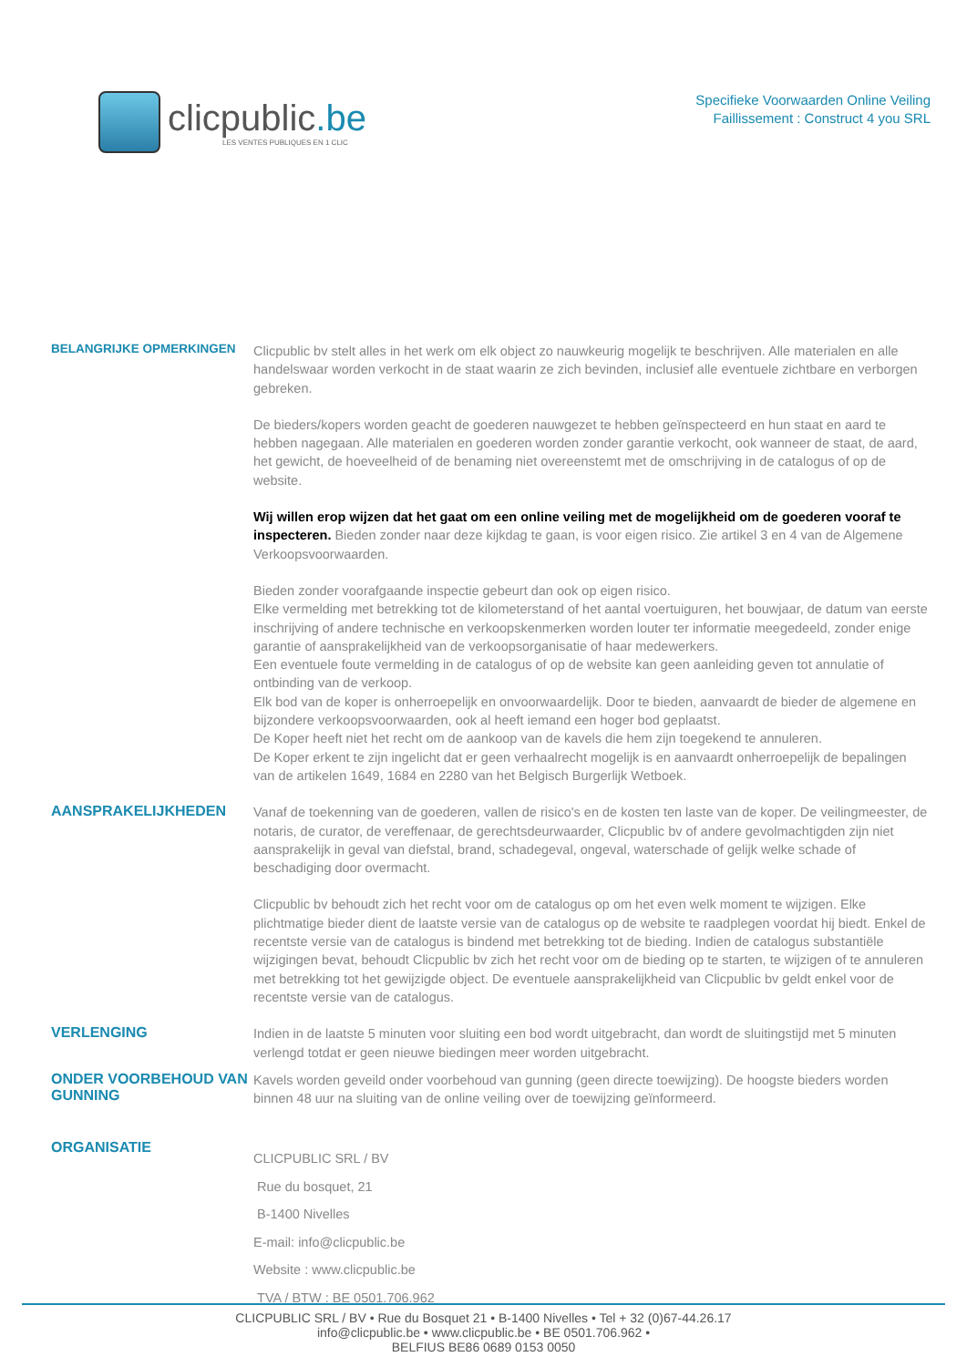clicpublic.be
LES VENTES PUBLIQUES EN 1 CLIC
Specifieke Voorwaarden Online Veiling
Faillissement : Construct 4 you SRL
BELANGRIJKE OPMERKINGEN
Clicpublic bv stelt alles in het werk om elk object zo nauwkeurig mogelijk te beschrijven. Alle materialen en alle handelswaar worden verkocht in de staat waarin ze zich bevinden, inclusief alle eventuele zichtbare en verborgen gebreken.
De bieders/kopers worden geacht de goederen nauwgezet te hebben geïnspecteerd en hun staat en aard te hebben nagegaan. Alle materialen en goederen worden zonder garantie verkocht, ook wanneer de staat, de aard, het gewicht, de hoeveelheid of de benaming niet overeenstemt met de omschrijving in de catalogus of op de website.
Wij willen erop wijzen dat het gaat om een online veiling met de mogelijkheid om de goederen vooraf te inspecteren. Bieden zonder naar deze kijkdag te gaan, is voor eigen risico. Zie artikel 3 en 4 van de Algemene Verkoopsvoorwaarden.
Bieden zonder voorafgaande inspectie gebeurt dan ook op eigen risico.
Elke vermelding met betrekking tot de kilometerstand of het aantal voertuiguren, het bouwjaar, de datum van eerste inschrijving of andere technische en verkoopskenmerken worden louter ter informatie meegedeeld, zonder enige garantie of aansprakelijkheid van de verkoopsorganisatie of haar medewerkers.
Een eventuele foute vermelding in de catalogus of op de website kan geen aanleiding geven tot annulatie of ontbinding van de verkoop.
Elk bod van de koper is onherroepelijk en onvoorwaardelijk. Door te bieden, aanvaardt de bieder de algemene en bijzondere verkoopsvoorwaarden, ook al heeft iemand een hoger bod geplaatst.
De Koper heeft niet het recht om de aankoop van de kavels die hem zijn toegekend te annuleren.
De Koper erkent te zijn ingelicht dat er geen verhaalrecht mogelijk is en aanvaardt onherroepelijk de bepalingen van de artikelen 1649, 1684 en 2280 van het Belgisch Burgerlijk Wetboek.
AANSPRAKELIJKHEDEN
Vanaf de toekenning van de goederen, vallen de risico's en de kosten ten laste van de koper. De veilingmeester, de notaris, de curator, de vereffenaar, de gerechtsdeurwaarder, Clicpublic bv of andere gevolmachtigden zijn niet aansprakelijk in geval van diefstal, brand, schadegeval, ongeval, waterschade of gelijk welke schade of beschadiging door overmacht.
Clicpublic bv behoudt zich het recht voor om de catalogus op om het even welk moment te wijzigen. Elke plichtmatige bieder dient de laatste versie van de catalogus op de website te raadplegen voordat hij biedt. Enkel de recentste versie van de catalogus is bindend met betrekking tot de bieding. Indien de catalogus substantiële wijzigingen bevat, behoudt Clicpublic bv zich het recht voor om de bieding op te starten, te wijzigen of te annuleren met betrekking tot het gewijzigde object. De eventuele aansprakelijkheid van Clicpublic bv geldt enkel voor de recentste versie van de catalogus.
VERLENGING
Indien in de laatste 5 minuten voor sluiting een bod wordt uitgebracht, dan wordt de sluitingstijd met 5 minuten verlengd totdat er geen nieuwe biedingen meer worden uitgebracht.
ONDER VOORBEHOUD VAN GUNNING
Kavels worden geveild onder voorbehoud van gunning (geen directe toewijzing). De hoogste bieders worden binnen 48 uur na sluiting van de online veiling over de toewijzing geïnformeerd.
ORGANISATIE
CLICPUBLIC SRL / BV
Rue du bosquet, 21
B-1400 Nivelles
E-mail: info@clicpublic.be
Website : www.clicpublic.be
TVA / BTW : BE 0501.706.962
CLICPUBLIC SRL / BV • Rue du Bosquet 21 • B-1400 Nivelles • Tel + 32 (0)67-44.26.17
info@clicpublic.be • www.clicpublic.be • BE 0501.706.962 •
BELFIUS BE86 0689 0153 0050